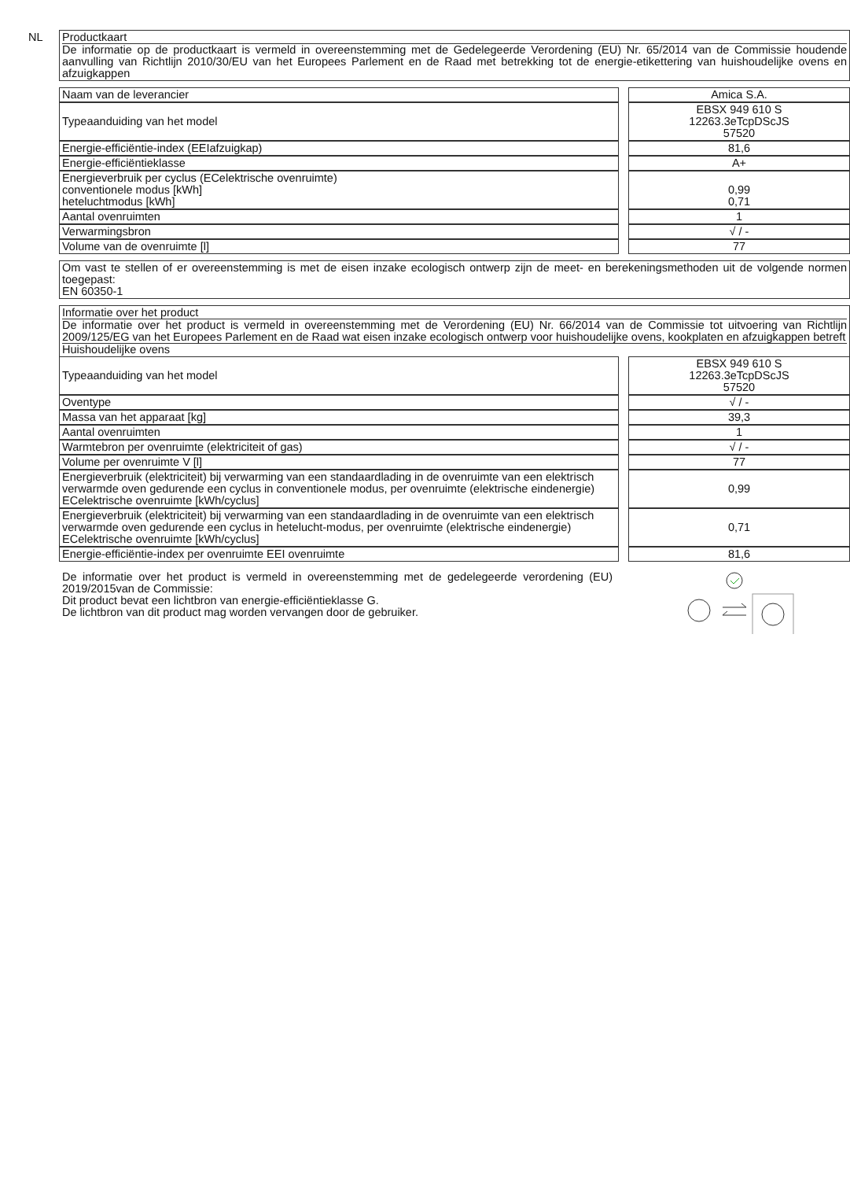NL
Productkaart
De informatie op de productkaart is vermeld in overeenstemming met de Gedelegeerde Verordening (EU) Nr. 65/2014 van de Commissie houdende aanvulling van Richtlijn 2010/30/EU van het Europees Parlement en de Raad met betrekking tot de energie-etikettering van huishoudelijke ovens en afzuigkappen
| Naam van de leverancier | | Amica S.A. |
| Typeaanduiding van het model | | EBSX 949 610 S 12263.3eTcpDScJS 57520 |
| Energie-efficiëntie-index (EEIafzuigkap) | | 81,6 |
| Energie-efficiëntieklasse | | A+ |
| Energieverbruik per cyclus (ECelektrische ovenruimte) conventionele modus [kWh] heteluchtmodus [kWh] | | 0,99 0,71 |
| Aantal ovenruimten | | 1 |
| Verwarmingsbron | | √ / - |
| Volume van de ovenruimte [l] | | 77 |
Om vast te stellen of er overeenstemming is met de eisen inzake ecologisch ontwerp zijn de meet- en berekeningsmethoden uit de volgende normen toegepast:
EN 60350-1
Informatie over het product
De informatie over het product is vermeld in overeenstemming met de Verordening (EU) Nr. 66/2014 van de Commissie tot uitvoering van Richtlijn 2009/125/EG van het Europees Parlement en de Raad wat eisen inzake ecologisch ontwerp voor huishoudelijke ovens, kookplaten en afzuigkappen betreft
Huishoudelijke ovens
| Typeaanduiding van het model | | EBSX 949 610 S 12263.3eTcpDScJS 57520 |
| Oventype | | √ / - |
| Massa van het apparaat [kg] | | 39,3 |
| Aantal ovenruimten | | 1 |
| Warmtebron per ovenruimte (elektriciteit of gas) | | √ / - |
| Volume per ovenruimte V [l] | | 77 |
| Energieverbruik (elektriciteit) bij verwarming van een standaardlading in de ovenruimte van een elektrisch verwarmde oven gedurende een cyclus in conventionele modus, per ovenruimte (elektrische eindenergie) ECelektrische ovenruimte [kWh/cyclus] | | 0,99 |
| Energieverbruik (elektriciteit) bij verwarming van een standaardlading in de ovenruimte van een elektrisch verwarmde oven gedurende een cyclus in hetelucht-modus, per ovenruimte (elektrische eindenergie) ECelektrische ovenruimte [kWh/cyclus] | | 0,71 |
| Energie-efficiëntie-index per ovenruimte EEI ovenruimte | | 81,6 |
De informatie over het product is vermeld in overeenstemming met de gedelegeerde verordening (EU) 2019/2015van de Commissie:
Dit product bevat een lichtbron van energie-efficiëntieklasse G.
De lichtbron van dit product mag worden vervangen door de gebruiker.